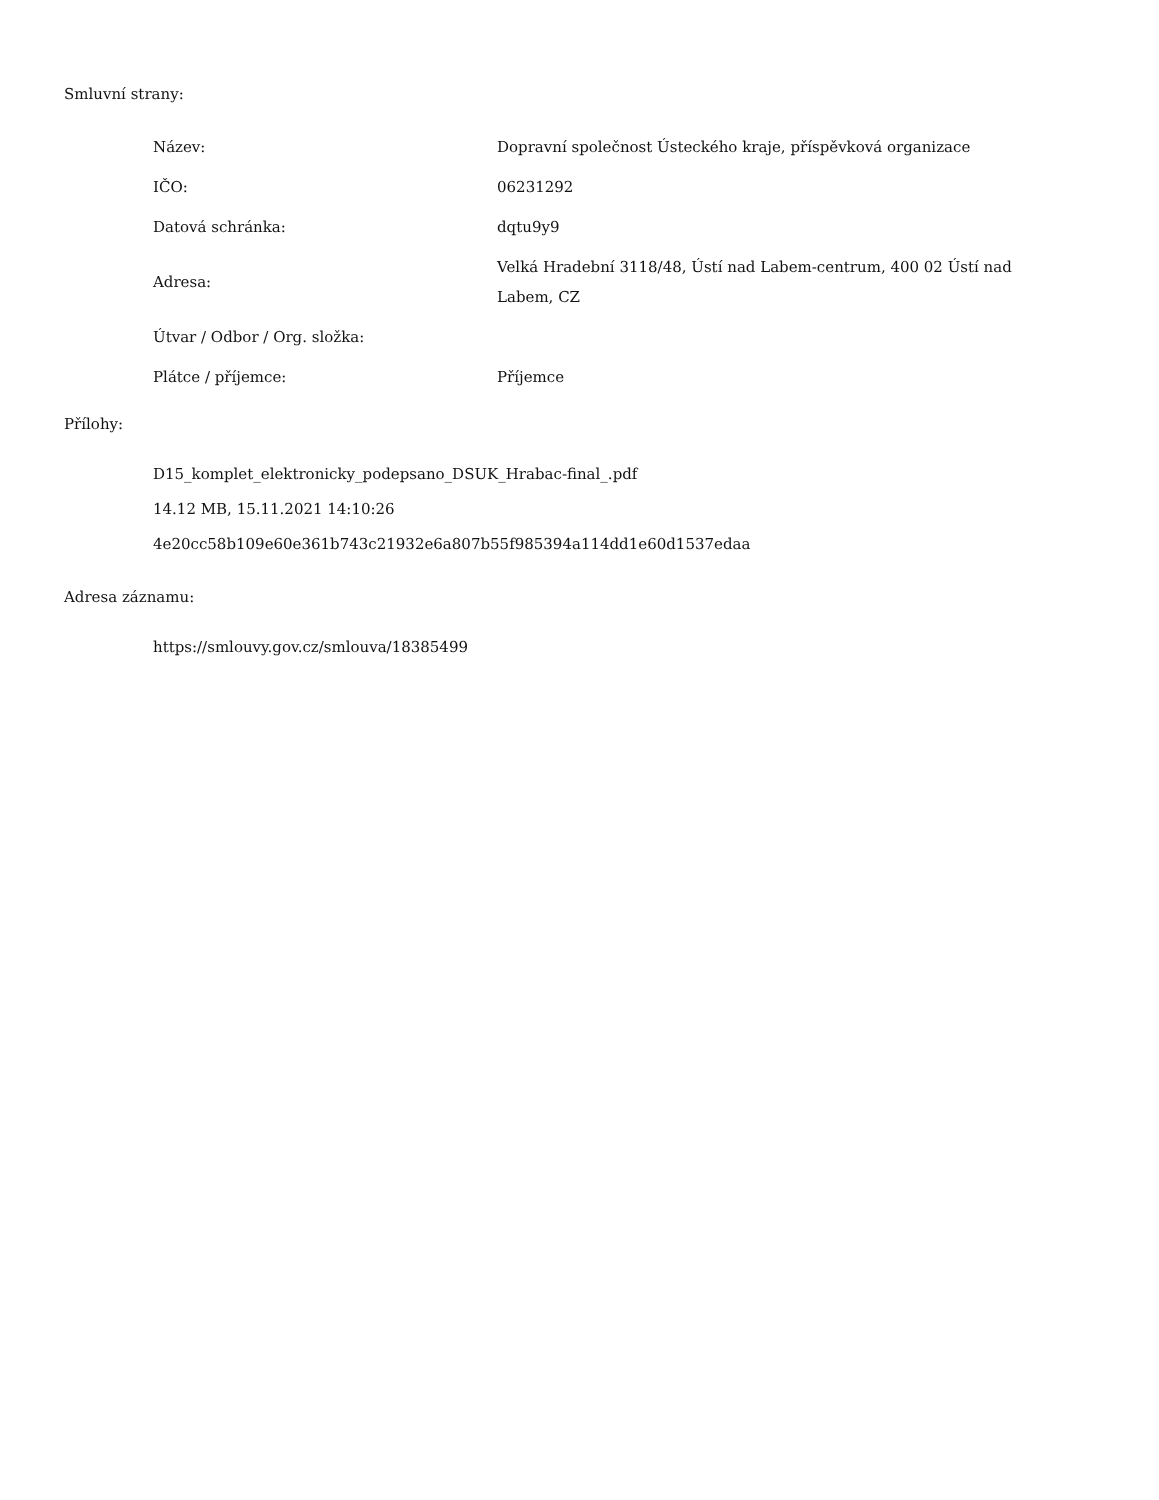Smluvní strany:
| Název: | Dopravní společnost Ústeckého kraje, příspěvková organizace |
| IČO: | 06231292 |
| Datová schránka: | dqtu9y9 |
| Adresa: | Velká Hradební 3118/48, Ústí nad Labem-centrum, 400 02 Ústí nad Labem, CZ |
| Útvar / Odbor / Org. složka: | |
| Plátce / příjemce: | Příjemce |
Přílohy:
D15_komplet_elektronicky_podepsano_DSUK_Hrabac-final_.pdf
14.12 MB, 15.11.2021 14:10:26
4e20cc58b109e60e361b743c21932e6a807b55f985394a114dd1e60d1537edaa
Adresa záznamu:
https://smlouvy.gov.cz/smlouva/18385499